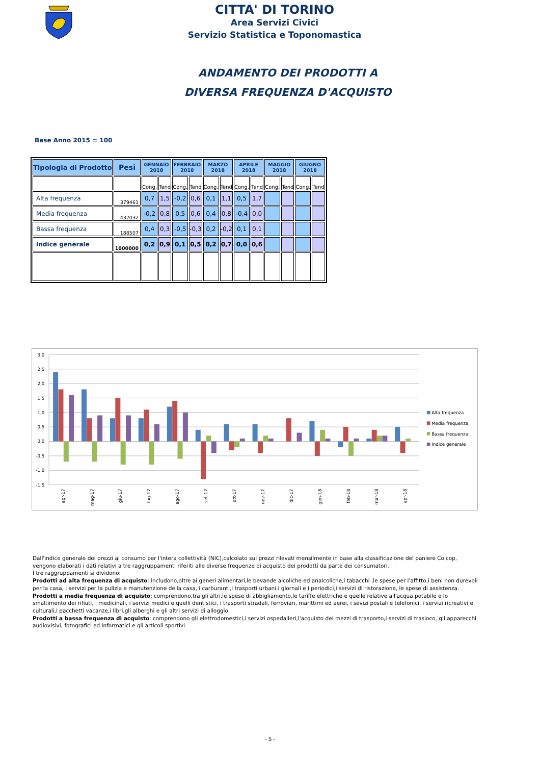CITTA' DI TORINO
Area Servizi Civici
Servizio Statistica e Toponomastica
ANDAMENTO DEI PRODOTTI A
DIVERSA FREQUENZA D'ACQUISTO
Base Anno 2015 = 100
| Tipologia di Prodotto | Pesi | GENNAIO 2018 | | FEBBRAIO 2018 | | MARZO 2018 | | APRILE 2018 | | MAGGIO 2018 | | GIUGNO 2018 | |
| --- | --- | --- | --- | --- | --- | --- | --- | --- | --- | --- | --- | --- | --- |
| | | Cong. | Tend | Cong. | Tend | Cong. | Tend | Cong. | Tend | Cong. | Tend | Cong. | Tend |
| Alta frequenza | 379461 | 0,7 | 1,5 | -0,2 | 0,6 | 0,1 | 1,1 | 0,5 | 1,7 | | | | |
| Media frequenza | 432032 | -0,2 | 0,8 | 0,5 | 0,6 | 0,4 | 0,8 | -0,4 | 0,0 | | | | |
| Bassa frequenza | 188507 | 0,4 | 0,3 | -0,5 | -0,3 | 0,2 | -0,2 | 0,1 | 0,1 | | | | |
| Indice generale | 1000000 | 0,2 | 0,9 | 0,1 | 0,5 | 0,2 | 0,7 | 0,0 | 0,6 | | | | |
3,0
2,5
2,0
1,5
1,0
0,5
0,0
-0,5
-1,0
-1,5
apr-17
mag-17
giu-17
lug-17
ago-17
set-17
ott-17
nov-17
dic-17
gen-18
feb-18
mar-18
apr-18
Alta frequenza
Media frequenza
Bassa frequenza
Indice generale
Dall'indice generale dei prezzi al consumo per l'intera collettività (NIC),calcolato sui prezzi rilevati mensilmente in base alla classificazione del paniere Coicop, vengono elaborati i dati relativi a tre raggruppamenti riferiti alle diverse frequenze di acquisto dei prodotti da parte dei consumatori.
I tre raggruppamenti si dividono:
Prodotti ad alta frequenza di acquisto: includono,oltre ai generi alimentari,le bevande alcoliche ed analcoliche,i tabacchi ,le spese per l'affitto,i beni non durevoli per la casa, i servizi per la pulizia e manutenzione della casa, i carburanti,i trasporti urbani,i giornali e i periodici,i servizi di ristorazione, le spese di assistenza.
Prodotti a media frequenza di acquisto: comprendono,tra gli altri,le spese di abbigliamento,le tariffe elettriche e quelle relative all'acqua potabile e lo smaltimento dei rifiuti, i medicinali, i servizi medici e quelli dentistici, i trasporti stradali, ferroviari, marittimi ed aerei, i sevizi postali e telefonici, i servizi ricreativi e culturali,i pacchetti vacanze,i libri,gli alberghi e gli altri servizi di alloggio.
Prodotti a bassa frequenza di acquisto: comprendono gli elettrodomestici,i servizi ospedalieri,l'acquisto dei mezzi di trasporto,i servizi di trasloco, gli apparecchi audiovisivi, fotografici ed informatici e gli articoli sportivi.
- 5 -